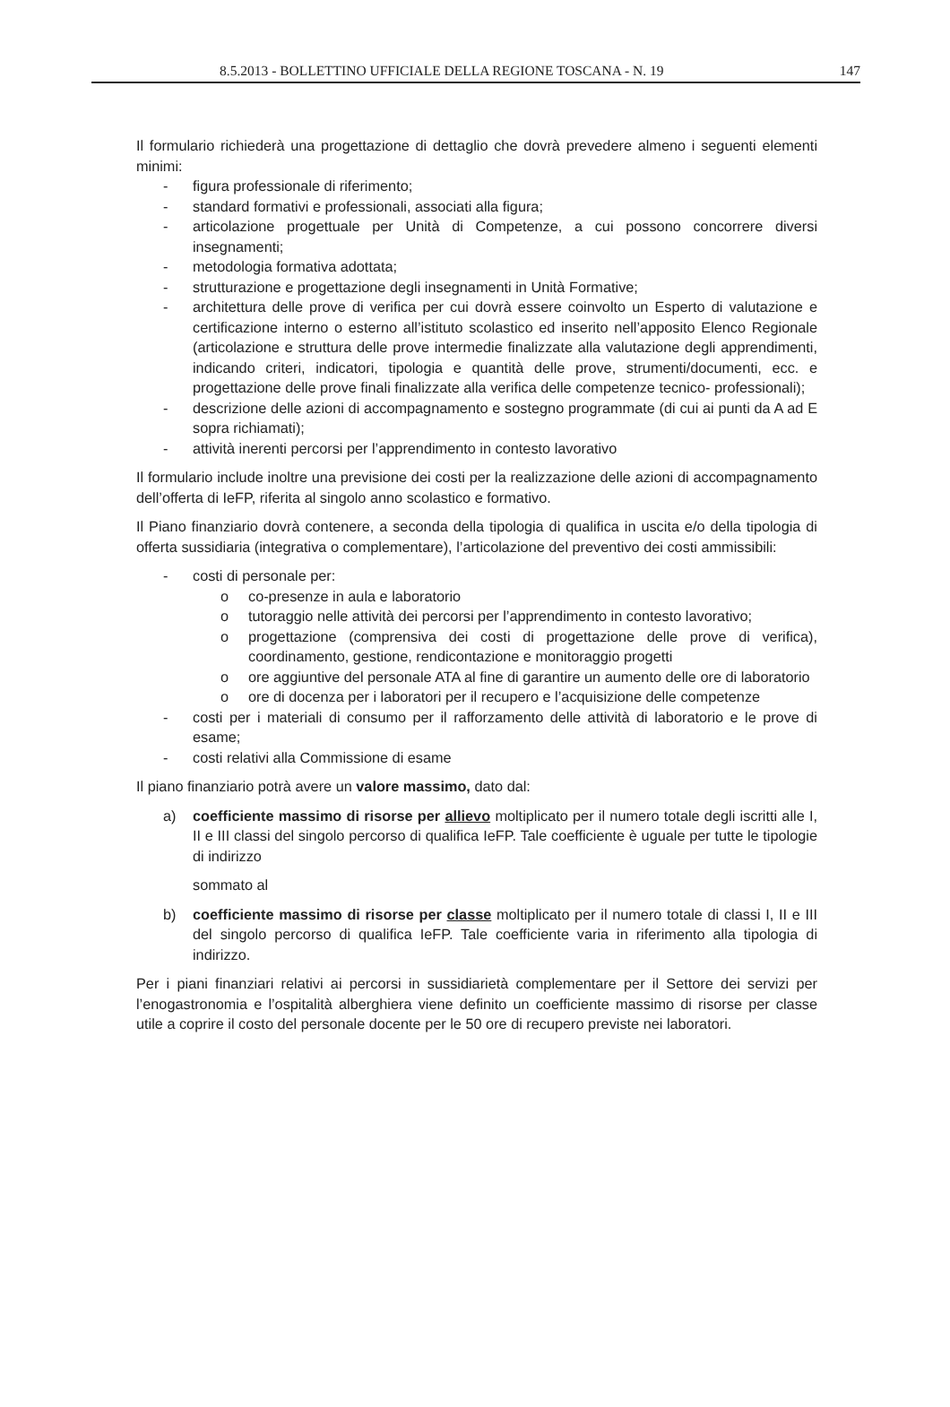8.5.2013 - BOLLETTINO UFFICIALE DELLA REGIONE TOSCANA - N. 19 147
Il formulario richiederà una progettazione di dettaglio che dovrà prevedere almeno i seguenti elementi minimi:
- figura professionale di riferimento;
- standard formativi e professionali, associati alla figura;
- articolazione progettuale per Unità di Competenze, a cui possono concorrere diversi insegnamenti;
- metodologia formativa adottata;
- strutturazione e progettazione degli insegnamenti in Unità Formative;
- architettura delle prove di verifica per cui dovrà essere coinvolto un Esperto di valutazione e certificazione interno o esterno all’istituto scolastico ed inserito nell’apposito Elenco Regionale (articolazione e struttura delle prove intermedie finalizzate alla valutazione degli apprendimenti, indicando criteri, indicatori, tipologia e quantità delle prove, strumenti/documenti, ecc. e progettazione delle prove finali finalizzate alla verifica delle competenze tecnico- professionali);
- descrizione delle azioni di accompagnamento e sostegno programmate (di cui ai punti da A ad E sopra richiamati);
- attività inerenti percorsi per l’apprendimento in contesto lavorativo
Il formulario include inoltre una previsione dei costi per la realizzazione delle azioni di accompagnamento dell’offerta di IeFP, riferita al singolo anno scolastico e formativo.
Il Piano finanziario dovrà contenere, a seconda della tipologia di qualifica in uscita e/o della tipologia di offerta sussidiaria (integrativa o complementare), l’articolazione del preventivo dei costi ammissibili:
- costi di personale per:
o co-presenze in aula e laboratorio
o tutoraggio nelle attività dei percorsi per l’apprendimento in contesto lavorativo;
o progettazione (comprensiva dei costi di progettazione delle prove di verifica), coordinamento, gestione, rendicontazione e monitoraggio progetti
o ore aggiuntive del personale ATA al fine di garantire un aumento delle ore di laboratorio
o ore di docenza per i laboratori per il recupero e l’acquisizione delle competenze
- costi per i materiali di consumo per il rafforzamento delle attività di laboratorio e le prove di esame;
- costi relativi alla Commissione di esame
Il piano finanziario potrà avere un valore massimo, dato dal:
a) coefficiente massimo di risorse per allievo moltiplicato per il numero totale degli iscritti alle I, II e III classi del singolo percorso di qualifica IeFP. Tale coefficiente è uguale per tutte le tipologie di indirizzo
sommato al
b) coefficiente massimo di risorse per classe moltiplicato per il numero totale di classi I, II e III del singolo percorso di qualifica IeFP. Tale coefficiente varia in riferimento alla tipologia di indirizzo.
Per i piani finanziari relativi ai percorsi in sussidiarietà complementare per il Settore dei servizi per l’enogastronomia e l’ospitalità alberghiera viene definito un coefficiente massimo di risorse per classe utile a coprire il costo del personale docente per le 50 ore di recupero previste nei laboratori.